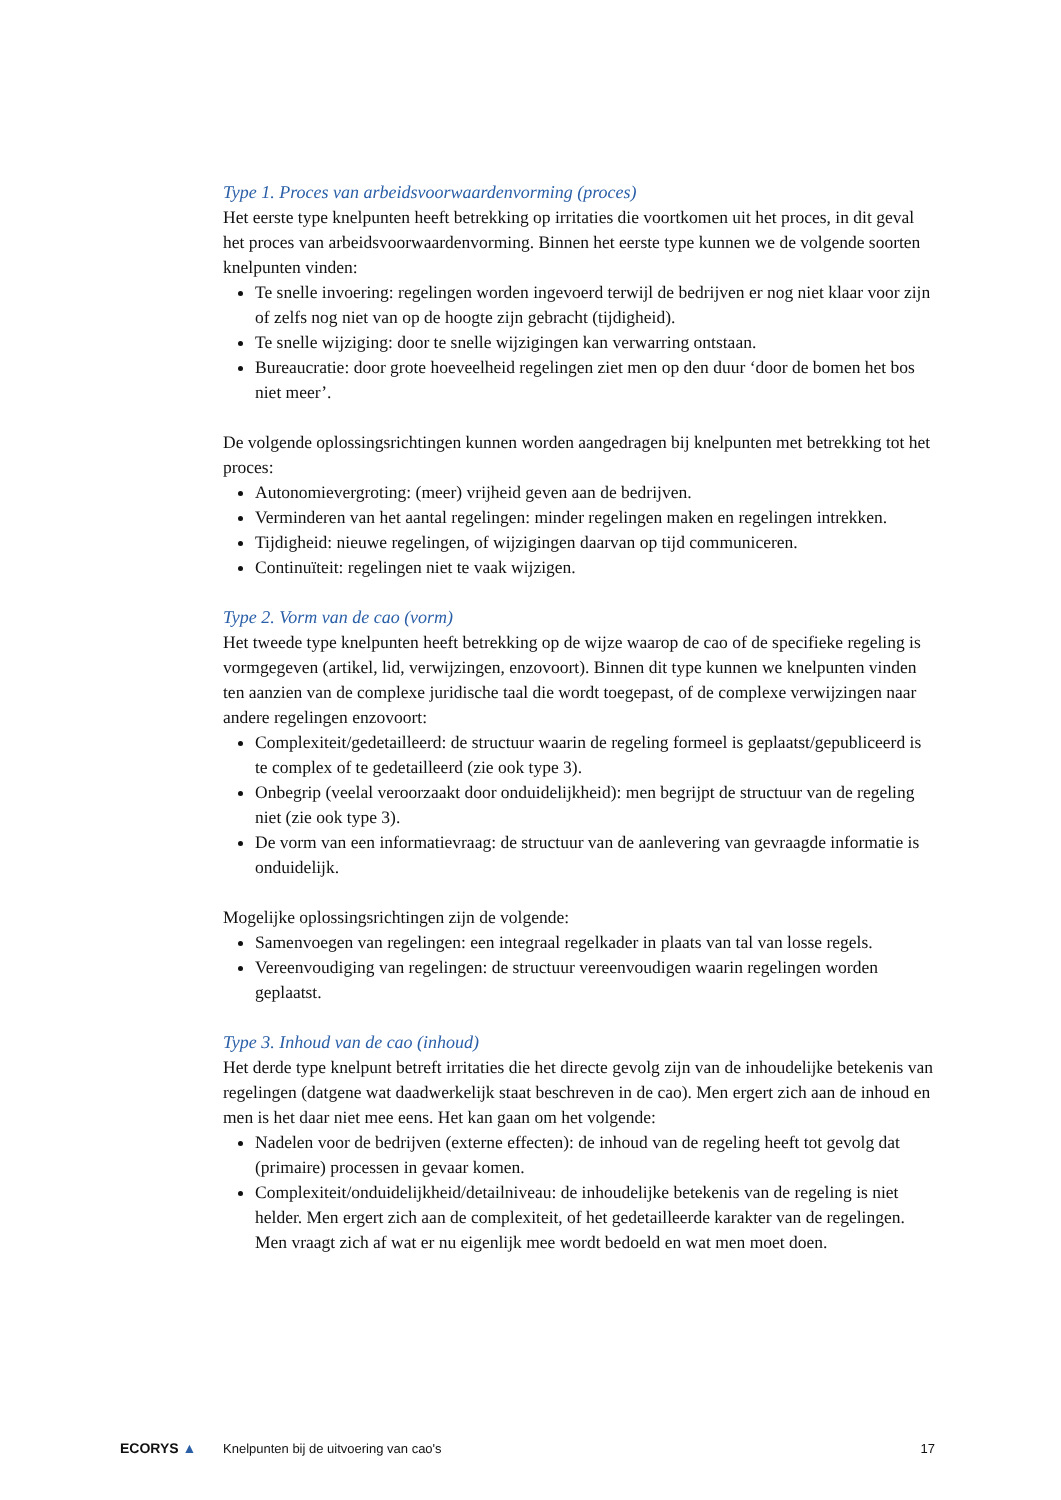Type 1. Proces van arbeidsvoorwaardenvorming (proces)
Het eerste type knelpunten heeft betrekking op irritaties die voortkomen uit het proces, in dit geval het proces van arbeidsvoorwaardenvorming. Binnen het eerste type kunnen we de volgende soorten knelpunten vinden:
Te snelle invoering: regelingen worden ingevoerd terwijl de bedrijven er nog niet klaar voor zijn of zelfs nog niet van op de hoogte zijn gebracht (tijdigheid).
Te snelle wijziging: door te snelle wijzigingen kan verwarring ontstaan.
Bureaucratie: door grote hoeveelheid regelingen ziet men op den duur ‘door de bomen het bos niet meer’.
De volgende oplossingsrichtingen kunnen worden aangedragen bij knelpunten met betrekking tot het proces:
Autonomievergroting: (meer) vrijheid geven aan de bedrijven.
Verminderen van het aantal regelingen: minder regelingen maken en regelingen intrekken.
Tijdigheid: nieuwe regelingen, of wijzigingen daarvan op tijd communiceren.
Continuïteit: regelingen niet te vaak wijzigen.
Type 2. Vorm van de cao (vorm)
Het tweede type knelpunten heeft betrekking op de wijze waarop de cao of de specifieke regeling is vormgegeven (artikel, lid, verwijzingen, enzovoort). Binnen dit type kunnen we knelpunten vinden ten aanzien van de complexe juridische taal die wordt toegepast, of de complexe verwijzingen naar andere regelingen enzovoort:
Complexiteit/gedetailleerd: de structuur waarin de regeling formeel is geplaatst/gepubliceerd is te complex of te gedetailleerd (zie ook type 3).
Onbegrip (veelal veroorzaakt door onduidelijkheid): men begrijpt de structuur van de regeling niet (zie ook type 3).
De vorm van een informatievraag: de structuur van de aanlevering van gevraagde informatie is onduidelijk.
Mogelijke oplossingsrichtingen zijn de volgende:
Samenvoegen van regelingen: een integraal regelkader in plaats van tal van losse regels.
Vereenvoudiging van regelingen: de structuur vereenvoudigen waarin regelingen worden geplaatst.
Type 3. Inhoud van de cao (inhoud)
Het derde type knelpunt betreft irritaties die het directe gevolg zijn van de inhoudelijke betekenis van regelingen (datgene wat daadwerkelijk staat beschreven in de cao). Men ergert zich aan de inhoud en men is het daar niet mee eens. Het kan gaan om het volgende:
Nadelen voor de bedrijven (externe effecten): de inhoud van de regeling heeft tot gevolg dat (primaire) processen in gevaar komen.
Complexiteit/onduidelijkheid/detailniveau: de inhoudelijke betekenis van de regeling is niet helder. Men ergert zich aan de complexiteit, of het gedetailleerde karakter van de regelingen. Men vraagt zich af wat er nu eigenlijk mee wordt bedoeld en wat men moet doen.
ECORYS ▲
Knelpunten bij de uitvoering van cao's
17